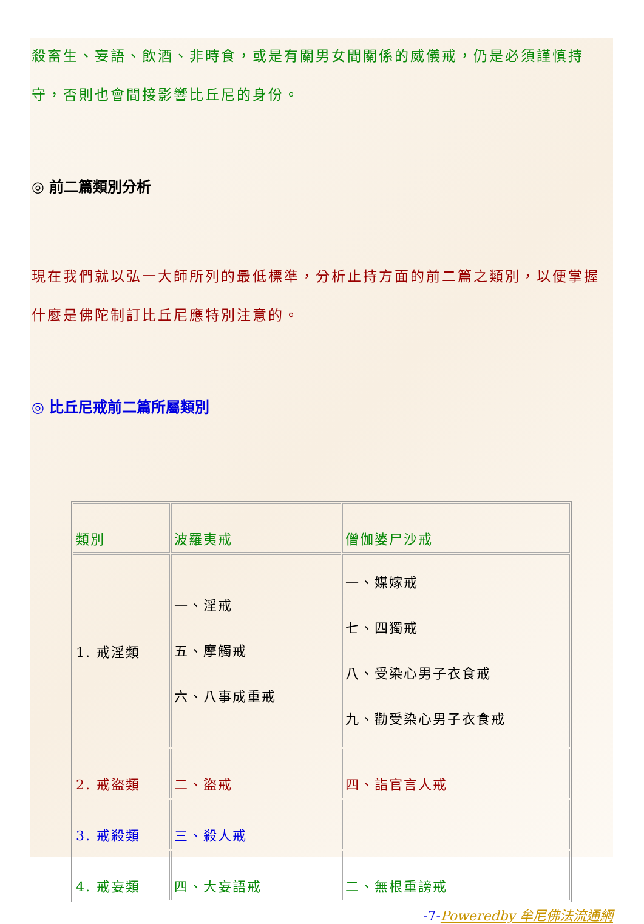殺畜生、妄語、飲酒、非時食，或是有關男女間關係的威儀戒，仍是必須謹慎持守，否則也會間接影響比丘尼的身份。
◎ 前二篇類別分析
現在我們就以弘一大師所列的最低標準，分析止持方面的前二篇之類別，以便掌握什麼是佛陀制訂比丘尼應特別注意的。
◎ 比丘尼戒前二篇所屬類別
| 類別 | 波羅夷戒 | 僧伽婆尸沙戒 |
| 1. 戒淫類 | 一、淫戒 五、摩觸戒 六、八事成重戒 | 一、媒嫁戒 七、四獨戒 八、受染心男子衣食戒 九、勸受染心男子衣食戒 |
| 2. 戒盜類 | 二、盜戒 | 四、詣官言人戒 |
| 3. 戒殺類 | 三、殺人戒 | |
| 4. 戒妄類 | 四、大妄語戒 | 二、無根重謗戒 |
-7-Poweredby 牟尼佛法流通網